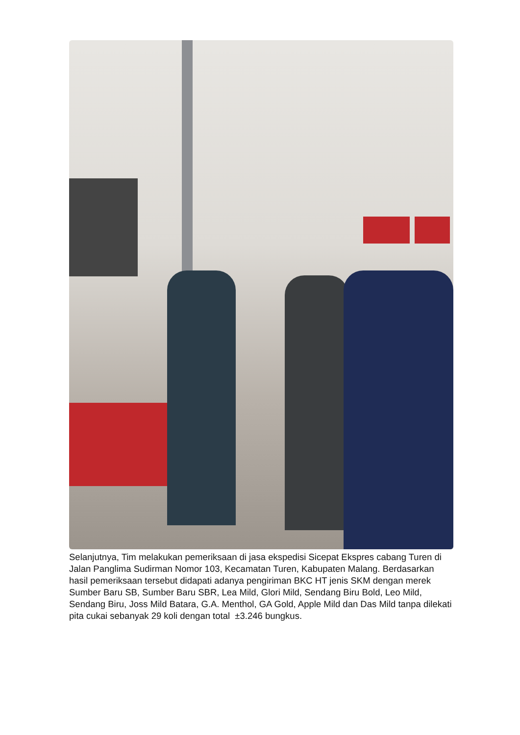Selanjutnya, Tim melakukan pemeriksaan di jasa ekspedisi Sicepat Ekspres cabang Turen di Jalan Panglima Sudirman Nomor 103, Kecamatan Turen, Kabupaten Malang. Berdasarkan hasil pemeriksaan tersebut didapati adanya pengiriman BKC HT jenis SKM dengan merek Sumber Baru SB, Sumber Baru SBR, Lea Mild, Glori Mild, Sendang Biru Bold, Leo Mild, Sendang Biru, Joss Mild Batara, G.A. Menthol, GA Gold, Apple Mild dan Das Mild tanpa dilekati pita cukai sebanyak 29 koli dengan total ±3.246 bungkus.